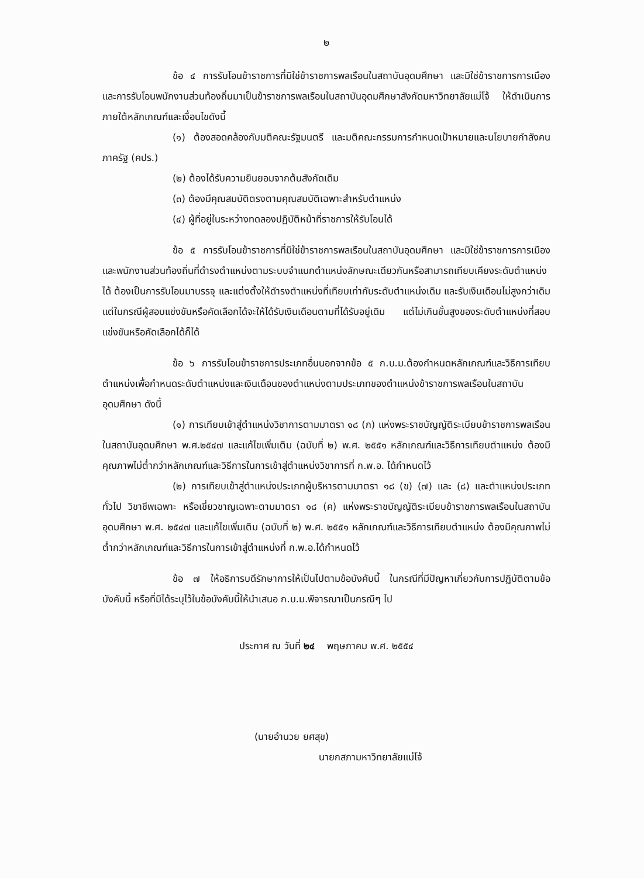๒
ข้อ ๔ การรับโอนข้าราชการที่มิใช่ข้าราชการพลเรือนในสถาบันอุดมศึกษา และมิใช่ข้าราชการการเมือง และการรับโอนพนักงานส่วนท้องถิ่นมาเป็นข้าราชการพลเรือนในสถาบันอุดมศึกษาสังกัดมหาวิทยาลัยแม่โจ้ ให้ดำเนินการภายใต้หลักเกณฑ์และเงื่อนไขดังนี้
(๑) ต้องสอดคล้องกับมติคณะรัฐมนตรี และมติคณะกรรมการกำหนดเป้าหมายและนโยบายกำลังคนภาครัฐ (คปร.)
(๒) ต้องได้รับความยินยอมจากต้นสังกัดเดิม
(๓) ต้องมีคุณสมบัติตรงตามคุณสมบัติเฉพาะสำหรับตำแหน่ง
(๔) ผู้ที่อยู่ในระหว่างทดลองปฏิบัติหน้าที่ราชการให้รับโอนได้
ข้อ ๕ การรับโอนข้าราชการที่มิใช่ข้าราชการพลเรือนในสถาบันอุดมศึกษา และมิใช่ข้าราชการการเมือง และพนักงานส่วนท้องถิ่นที่ดำรงตำแหน่งตามระบบจำแนกตำแหน่งลักษณะเดียวกันหรือสามารถเทียบเคียงระดับตำแหน่งได้ ต้องเป็นการรับโอนมาบรรจุ และแต่งตั้งให้ดำรงตำแหน่งที่เทียบเท่ากับระดับตำแหน่งเดิม และรับเงินเดือนไม่สูงกว่าเดิม แต่ในกรณีผู้สอบแข่งขันหรือคัดเลือกได้จะให้ได้รับเงินเดือนตามที่ได้รับอยู่เดิม แต่ไม่เกินขั้นสูงของระดับตำแหน่งที่สอบแข่งขันหรือคัดเลือกได้ก็ได้
ข้อ ๖ การรับโอนข้าราชการประเภทอื่นนอกจากข้อ ๕ ก.บ.ม.ต้องกำหนดหลักเกณฑ์และวิธีการเทียบตำแหน่งเพื่อกำหนดระดับตำแหน่งและเงินเดือนของตำแหน่งตามประเภทของตำแหน่งข้าราชการพลเรือนในสถาบันอุดมศึกษา ดังนี้
(๑) การเทียบเข้าสู่ตำแหน่งวิชาการตามมาตรา ๑๘ (ก) แห่งพระราชบัญญัติระเบียบข้าราชการพลเรือนในสถาบันอุดมศึกษา พ.ศ.๒๕๔๗ และแก้ไขเพิ่มเติม (ฉบับที่ ๒) พ.ศ. ๒๕๕๑ หลักเกณฑ์และวิธีการเทียบตำแหน่ง ต้องมีคุณภาพไม่ต่ำกว่าหลักเกณฑ์และวิธีการในการเข้าสู่ตำแหน่งวิชาการที่ ก.พ.อ. ได้กำหนดไว้
(๒) การเทียบเข้าสู่ตำแหน่งประเภทผู้บริหารตามมาตรา ๑๘ (ข) (๗) และ (๘) และตำแหน่งประเภททั่วไป วิชาชีพเฉพาะ หรือเชี่ยวชาญเฉพาะตามมาตรา ๑๘ (ค) แห่งพระราชบัญญัติระเบียบข้าราชการพลเรือนในสถาบันอุดมศึกษา พ.ศ. ๒๕๔๗ และแก้ไขเพิ่มเติม (ฉบับที่ ๒) พ.ศ. ๒๕๕๑ หลักเกณฑ์และวิธีการเทียบตำแหน่ง ต้องมีคุณภาพไม่ต่ำกว่าหลักเกณฑ์และวิธีการในการเข้าสู่ตำแหน่งที่ ก.พ.อ.ได้กำหนดไว้
ข้อ ๗ ให้อธิการบดีรักษาการให้เป็นไปตามข้อบังคับนี้ ในกรณีที่มีปัญหาเกี่ยวกับการปฏิบัติตามข้อบังคับนี้ หรือที่มิได้ระบุไว้ในข้อบังคับนี้ให้นำเสนอ ก.บ.ม.พิจารณาเป็นกรณีๆ ไป
ประกาศ ณ วันที่ ๒๔ พฤษภาคม พ.ศ. ๒๕๕๔
(นายอำนวย ยศสุข)
นายกสภามหาวิทยาลัยแม่โจ้